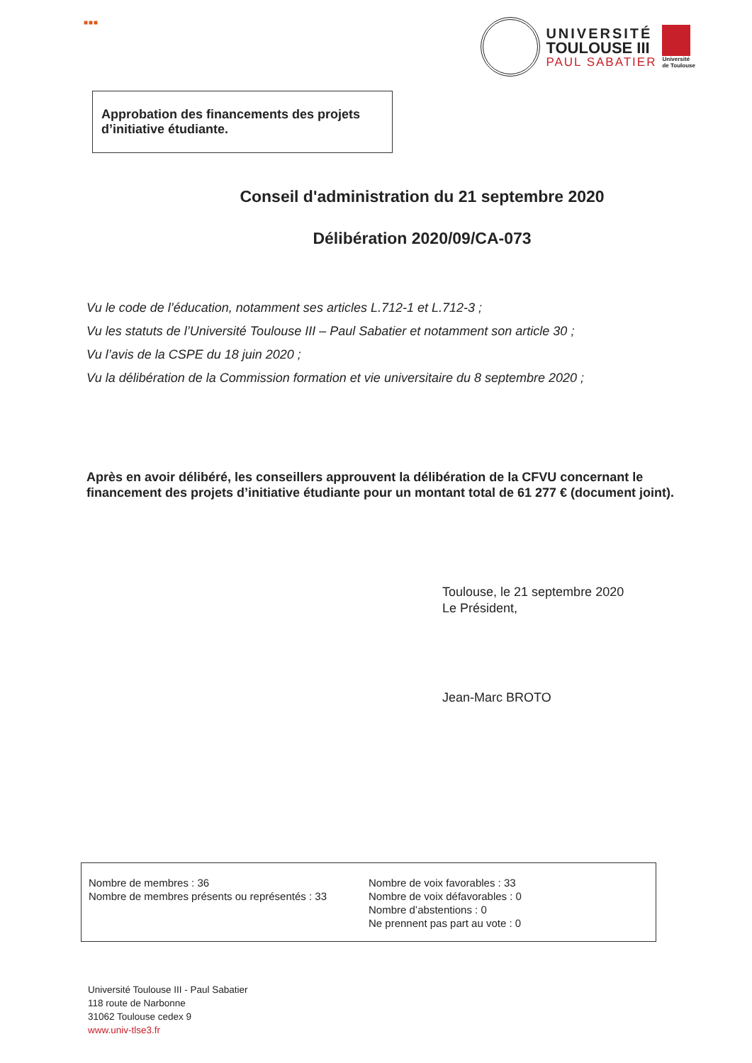■■■
UNIVERSITÉ
TOULOUSE III
PAUL SABATIER
Université
de Toulouse
Approbation des financements des projets d’initiative étudiante.
Conseil d'administration du 21 septembre 2020
Délibération 2020/09/CA-073
Vu le code de l’éducation, notamment ses articles L.712-1 et L.712-3 ;
Vu les statuts de l’Université Toulouse III – Paul Sabatier et notamment son article 30 ;
Vu l’avis de la CSPE du 18 juin 2020 ;
Vu la délibération de la Commission formation et vie universitaire du 8 septembre 2020 ;
Après en avoir délibéré, les conseillers approuvent la délibération de la CFVU concernant le financement des projets d’initiative étudiante pour un montant total de 61 277 € (document joint).
Toulouse, le 21 septembre 2020
Le Président,
Jean-Marc BROTO
Nombre de membres : 36
Nombre de membres présents ou représentés : 33
Nombre de voix favorables : 33
Nombre de voix défavorables : 0
Nombre d’abstentions : 0
Ne prennent pas part au vote : 0
Université Toulouse III - Paul Sabatier
118 route de Narbonne
31062 Toulouse cedex 9
www.univ-tlse3.fr